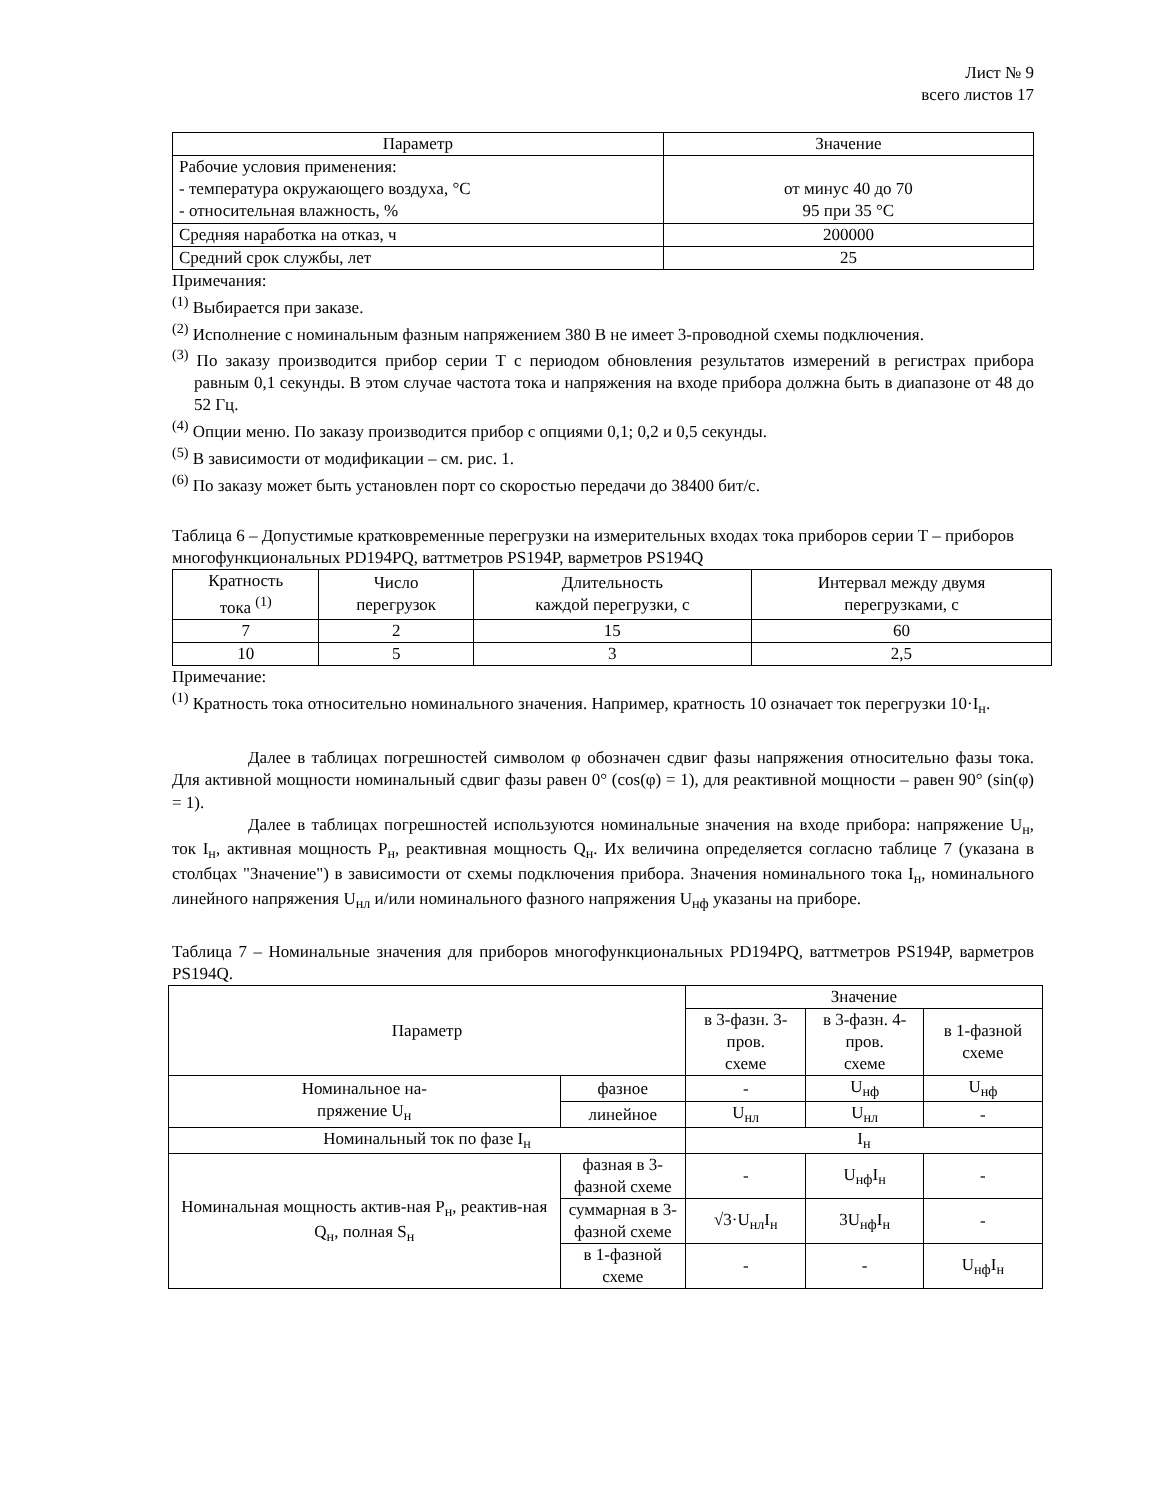Лист № 9
всего листов 17
| Параметр | Значение |
| --- | --- |
| Рабочие условия применения: - температура окружающего воздуха, °С - относительная влажность, % | от минус 40 до 70 95 при 35 °С |
| Средняя наработка на отказ, ч | 200000 |
| Средний срок службы, лет | 25 |
Примечания:
<sup>(1)</sup> Выбирается при заказе.
<sup>(2)</sup> Исполнение с номинальным фазным напряжением 380 В не имеет 3-проводной схемы подключения.
<sup>(3)</sup> По заказу производится прибор серии Т с периодом обновления результатов измерений в регистрах прибора равным 0,1 секунды. В этом случае частота тока и напряжения на входе прибора должна быть в диапазоне от 48 до 52 Гц.
<sup>(4)</sup> Опции меню. По заказу производится прибор с опциями 0,1; 0,2 и 0,5 секунды.
<sup>(5)</sup> В зависимости от модификации – см. рис. 1.
<sup>(6)</sup> По заказу может быть установлен порт со скоростью передачи до 38400 бит/с.
Таблица 6 – Допустимые кратковременные перегрузки на измерительных входах тока приборов серии Т – приборов многофункциональных PD194PQ, ваттметров PS194P, варметров PS194Q
| Кратность тока <sup>(1)</sup> | Число перегрузок | Длительность каждой перегрузки, с | Интервал между двумя перегрузками, с |
| --- | --- | --- | --- |
| 7 | 2 | 15 | 60 |
| 10 | 5 | 3 | 2,5 |
Примечание:
<sup>(1)</sup> Кратность тока относительно номинального значения. Например, кратность 10 означает ток перегрузки 10·I<sub>н</sub>.
Далее в таблицах погрешностей символом φ обозначен сдвиг фазы напряжения относительно фазы тока. Для активной мощности номинальный сдвиг фазы равен 0° (cos(φ) = 1), для реактивной мощности – равен 90° (sin(φ) = 1).
Далее в таблицах погрешностей используются номинальные значения на входе прибора: напряжение U<sub>н</sub>, ток I<sub>н</sub>, активная мощность P<sub>н</sub>, реактивная мощность Q<sub>н</sub>. Их величина определяется согласно таблице 7 (указана в столбцах "Значение") в зависимости от схемы подключения прибора. Значения номинального тока I<sub>н</sub>, номинального линейного напряжения U<sub>нл</sub> и/или номинального фазного напряжения U<sub>нф</sub> указаны на приборе.
Таблица 7 – Номинальные значения для приборов многофункциональных PD194PQ, ваттметров PS194P, варметров PS194Q.
| Параметр | | Значение | | |
| --- | --- | --- | --- | --- |
| | | в 3-фазн. 3-пров. схеме | в 3-фазн. 4-пров. схеме | в 1-фазной схеме |
| Номинальное на- пряжение U<sub>н</sub> | фазное | - | U<sub>нф</sub> | U<sub>нф</sub> |
| | линейное | U<sub>нл</sub> | U<sub>нл</sub> | - |
| Номинальный ток по фазе I<sub>н</sub> | | I<sub>н</sub> | | |
| Номинальная мощность актив-ная P<sub>н</sub>, реактив-ная Q<sub>н</sub>, полная S<sub>н</sub> | фазная в 3- фазной схеме | - | U<sub>нф</sub>I<sub>н</sub> | - |
| | суммарная в 3- фазной схеме | √3·U<sub>нл</sub>I<sub>н</sub> | 3U<sub>нф</sub>I<sub>н</sub> | - |
| | в 1-фазной схеме | - | - | U<sub>нф</sub>I<sub>н</sub> |